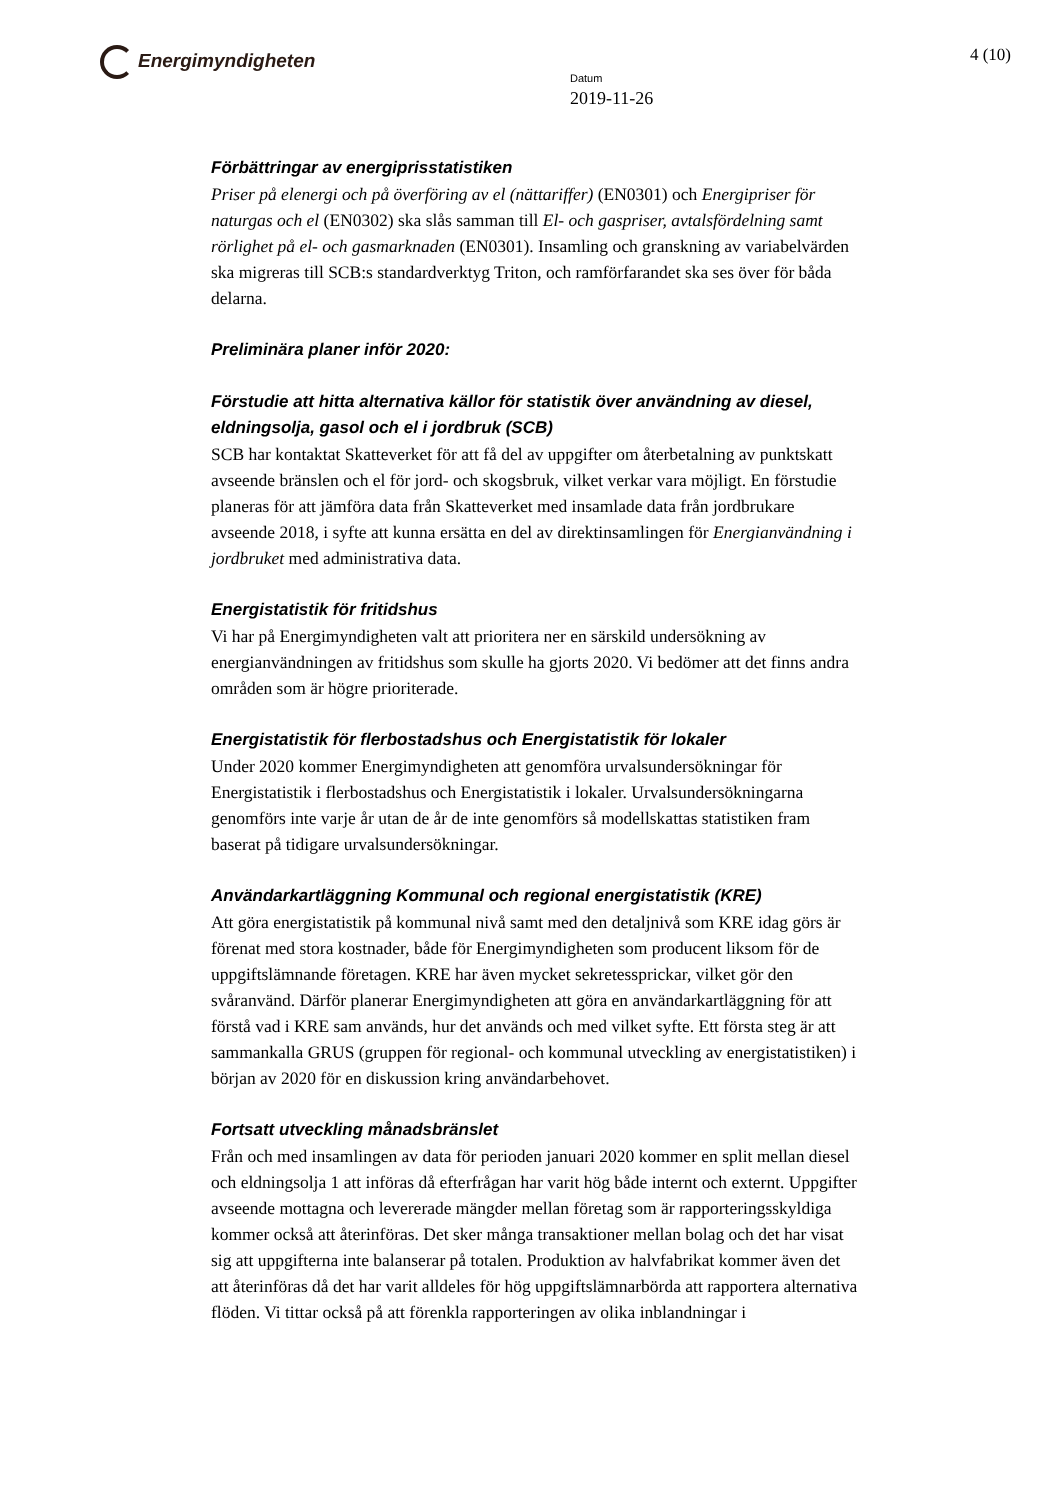Energimyndigheten
Datum
2019-11-26
4 (10)
Förbättringar av energiprisstatistiken
Priser på elenergi och på överföring av el (nättariffer) (EN0301) och Energipriser för naturgas och el (EN0302) ska slås samman till El- och gaspriser, avtalsfördelning samt rörlighet på el- och gasmarknaden (EN0301). Insamling och granskning av variabelvärden ska migreras till SCB:s standardverktyg Triton, och ramförfarandet ska ses över för båda delarna.
Preliminära planer inför 2020:
Förstudie att hitta alternativa källor för statistik över användning av diesel, eldningsolja, gasol och el i jordbruk (SCB)
SCB har kontaktat Skatteverket för att få del av uppgifter om återbetalning av punktskatt avseende bränslen och el för jord- och skogsbruk, vilket verkar vara möjligt. En förstudie planeras för att jämföra data från Skatteverket med insamlade data från jordbrukare avseende 2018, i syfte att kunna ersätta en del av direktinsamlingen för Energianvändning i jordbruket med administrativa data.
Energistatistik för fritidshus
Vi har på Energimyndigheten valt att prioritera ner en särskild undersökning av energianvändningen av fritidshus som skulle ha gjorts 2020. Vi bedömer att det finns andra områden som är högre prioriterade.
Energistatistik för flerbostadshus och Energistatistik för lokaler
Under 2020 kommer Energimyndigheten att genomföra urvalsundersökningar för Energistatistik i flerbostadshus och Energistatistik i lokaler. Urvalsundersökningarna genomförs inte varje år utan de år de inte genomförs så modellskattas statistiken fram baserat på tidigare urvalsundersökningar.
Användarkartläggning Kommunal och regional energistatistik (KRE)
Att göra energistatistik på kommunal nivå samt med den detaljnivå som KRE idag görs är förenat med stora kostnader, både för Energimyndigheten som producent liksom för de uppgiftslämnande företagen. KRE har även mycket sekretessprickar, vilket gör den svåranvänd. Därför planerar Energimyndigheten att göra en användarkartläggning för att förstå vad i KRE sam används, hur det används och med vilket syfte. Ett första steg är att sammankalla GRUS (gruppen för regional- och kommunal utveckling av energistatistiken) i början av 2020 för en diskussion kring användarbehovet.
Fortsatt utveckling månadsbränslet
Från och med insamlingen av data för perioden januari 2020 kommer en split mellan diesel och eldningsolja 1 att införas då efterfrågan har varit hög både internt och externt. Uppgifter avseende mottagna och levererade mängder mellan företag som är rapporteringsskyldiga kommer också att återinföras. Det sker många transaktioner mellan bolag och det har visat sig att uppgifterna inte balanserar på totalen. Produktion av halvfabrikat kommer även det att återinföras då det har varit alldeles för hög uppgiftslämnarbörda att rapportera alternativa flöden. Vi tittar också på att förenkla rapporteringen av olika inblandningar i